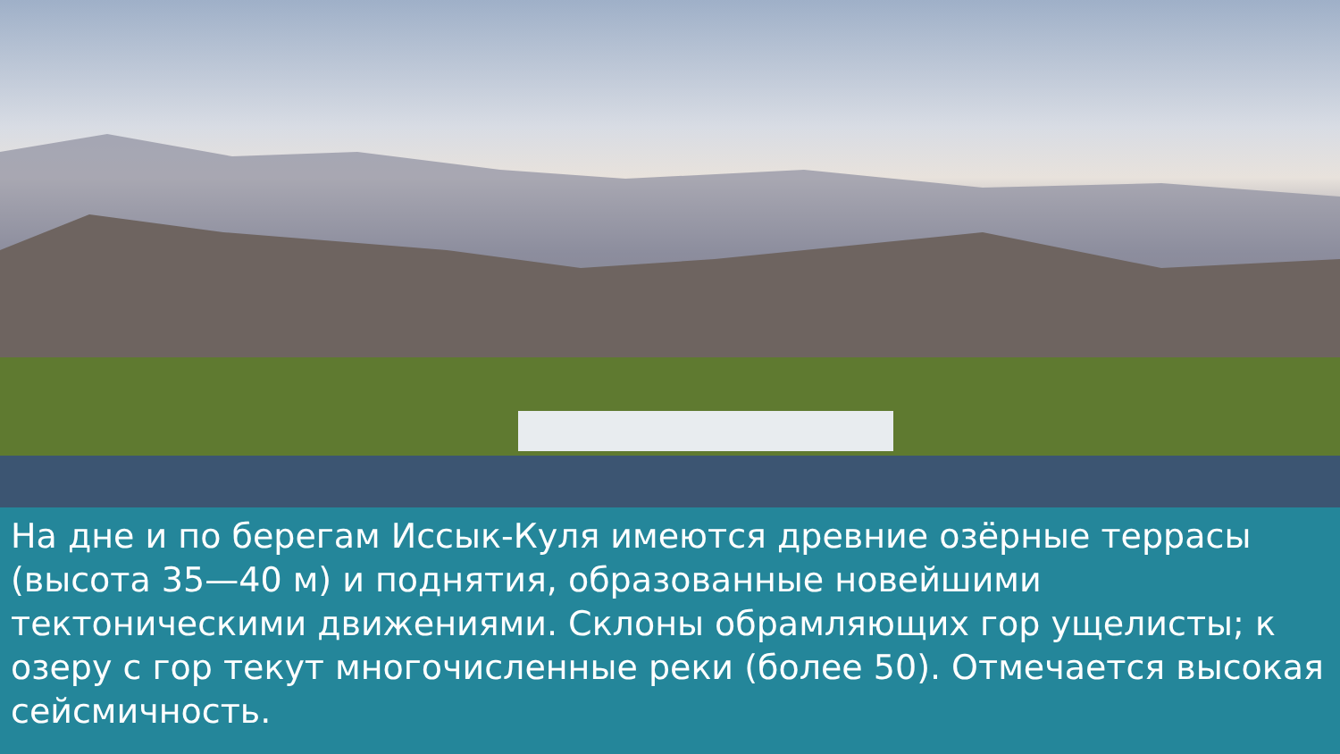На дне и по берегам Иссык-Куля имеются древние озёрные террасы (высота 35—40 м) и поднятия, образованные новейшими тектоническими движениями. Склоны обрамляющих гор ущелисты; к озеру с гор текут многочисленные реки (более 50). Отмечается высокая сейсмичность.